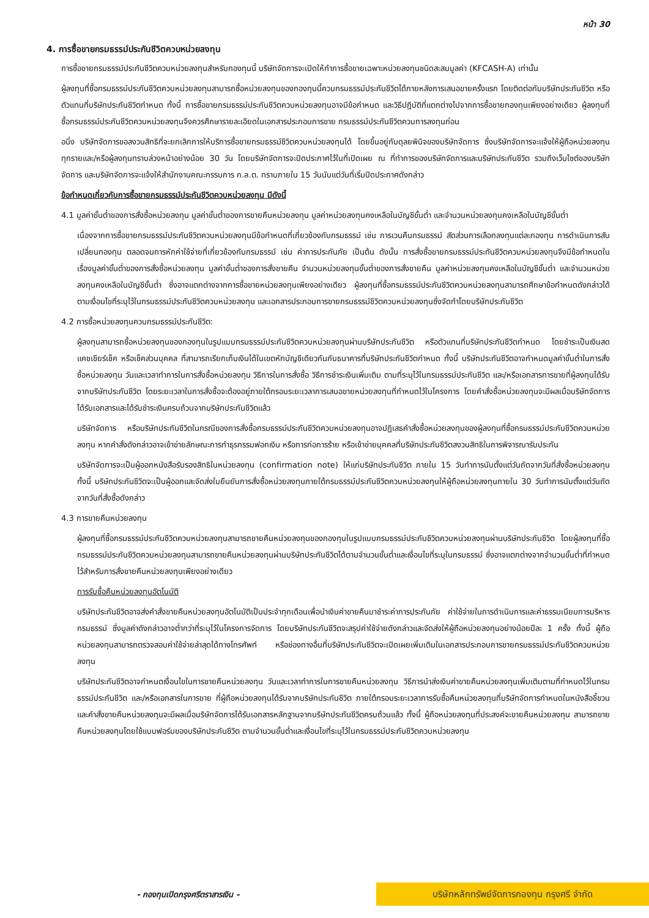หน้า 30
4. การซื้อขายกรมธรรม์ประกันชีวิตควบหน่วยลงทุน
การซื้อขายกรมธรรม์ประกันชีวิตควบหน่วยลงทุนสำหรับกองทุนนี้ บริษัทจัดการจะเปิดให้ทำการซื้อขายเฉพาะหน่วยลงทุนชนิดสะสมมูลค่า (KFCASH-A) เท่านั้น
ผู้ลงทุนที่ซื้อกรมธรรม์ประกันชีวิตควบหน่วยลงทุนสามารถซื้อหน่วยลงทุนของกองทุนนี้ควบกรมธรรม์ประกันชีวิตได้ภายหลังการเสนอขายครั้งแรก โดยติดต่อกับบริษัทประกันชีวิต หรือตัวแทนที่บริษัทประกันชีวิตกำหนด ทั้งนี้ การซื้อขายกรมธรรม์ประกันชีวิตควบหน่วยลงทุนอาจมีข้อกำหนด และวิธีปฏิบัติที่แตกต่างไปจากการซื้อขายกองทุนเพียงอย่างเดียว ผู้ลงทุนที่ซื้อกรมธรรม์ประกันชีวิตควบหน่วยลงทุนจึงควรศึกษารายละเอียดในเอกสารประกอบการขาย กรมธรรม์ประกันชีวิตควบการลงทุนก่อน
อนึ่ง บริษัทจัดการขอสงวนสิทธิที่จะยกเลิกการให้บริการซื้อขายกรมธรรม์ชีวิตควบหน่วยลงทุนได้ โดยขึ้นอยู่กับดุลยพินิจของบริษัทจัดการ ซึ่งบริษัทจัดการจะแจ้งให้ผู้ถือหน่วยลงทุนทุกรายและ/หรือผู้ลงทุนทราบล่วงหน้าอย่างน้อย 30 วัน โดยบริษัทจัดการจะปิดประกาศไว้ในที่เปิดเผย ณ ที่ทำการของบริษัทจัดการและบริษัทประกันชีวิต รวมถึงเว็บไซต์ของบริษัทจัดการ และบริษัทจัดการจะแจ้งให้สำนักงานคณะกรรมการ ก.ล.ต. ทราบภายใน 15 วันนับแต่วันที่เริ่มปิดประกาศดังกล่าว
ข้อกำหนดเกี่ยวกับการซื้อขายกรมธรรม์ประกันชีวิตควบหน่วยลงทุน มีดังนี้
4.1 มูลค่าขั้นต่ำของการสั่งซื้อหน่วยลงทุน มูลค่าขั้นต่ำของการขายคืนหน่วยลงทุน มูลค่าหน่วยลงทุนคงเหลือในบัญชีขั้นต่ำ และจำนวนหน่วยลงทุนคงเหลือในบัญชีขั้นต่ำ
เนื่องจากการซื้อขายกรมธรรม์ประกันชีวิตควบหน่วยลงทุนมีข้อกำหนดที่เกี่ยวข้องกับกรมธรรม์ เช่น การเวนคืนกรมธรรม์ สัดส่วนการเลือกลงทุนแต่ละกองทุน การดำเนินการสับเปลี่ยนกองทุน ตลอดจนการหักค่าใช้จ่ายที่เกี่ยวข้องกับกรมธรรม์ เช่น ค่าการประกันภัย เป็นต้น ดังนั้น การสั่งซื้อขายกรมธรรม์ประกันชีวิตควบหน่วยลงทุนจึงมีข้อกำหนดในเรื่องมูลค่าขั้นต่ำของการสั่งซื้อหน่วยลงทุน มูลค่าขั้นต่ำของการสั่งขายคืน จำนวนหน่วยลงทุนขั้นต่ำของการสั่งขายคืน มูลค่าหน่วยลงทุนคงเหลือในบัญชีขั้นต่ำ และจำนวนหน่วยลงทุนคงเหลือในบัญชีขั้นต่ำ ซึ่งอาจแตกต่างจากการซื้อขายหน่วยลงทุนเพียงอย่างเดียว ผู้ลงทุนที่ซื้อกรมธรรม์ประกันชีวิตควบหน่วยลงทุนสามารถศึกษาข้อกำหนดดังกล่าวได้ ตามเงื่อนไขที่ระบุไว้ในกรมธรรม์ประกันชีวิตควบหน่วยลงทุน และเอกสารประกอบการขายกรมธรรม์ชีวิตควบหน่วยลงทุนซึ่งจัดทำโดยบริษัทประกันชีวิต
4.2 การซื้อหน่วยลงทุนควบกรมธรรม์ประกันชีวิต:
ผู้ลงทุนสามารถซื้อหน่วยลงทุนของกองทุนในรูปแบบกรมธรรม์ประกันชีวิตควบหน่วยลงทุนผ่านบริษัทประกันชีวิต หรือตัวแทนที่บริษัทประกันชีวิตกำหนด โดยชำระเป็นเงินสด แคชเชียร์เช็ค หรือเช็คส่วนบุคคล ที่สามารถเรียกเก็บเงินได้ในเขตหักบัญชีเดียวกันกับธนาคารที่บริษัทประกันชีวิตกำหนด ทั้งนี้ บริษัทประกันชีวิตอาจกำหนดมูลค่าขั้นต่ำในการสั่งซื้อหน่วยลงทุน วันและเวลาทำการในการสั่งซื้อหน่วยลงทุน วิธีการในการสั่งซื้อ วิธีการชำระเงินเพิ่มเติม ตามที่ระบุไว้ในกรมธรรม์ประกันชีวิต และ/หรือเอกสารการขายที่ผู้ลงทุนได้รับจากบริษัทประกันชีวิต โดยระยะเวลาในการสั่งซื้อจะต้องอยู่ภายใต้กรอบระยะเวลาการเสนอขายหน่วยลงทุนที่กำหนดไว้ในโครงการ โดยคำสั่งซื้อหน่วยลงทุนจะมีผลเมื่อบริษัทจัดการได้รับเอกสารและได้รับชำระเงินครบถ้วนจากบริษัทประกันชีวิตแล้ว
บริษัทจัดการ หรือบริษัทประกันชีวิตในกรณีของการสั่งซื้อกรมธรรม์ประกันชีวิตควบหน่วยลงทุนอาจปฏิเสธคำสั่งซื้อหน่วยลงทุนของผู้ลงทุนที่ซื้อกรมธรรม์ประกันชีวิตควบหน่วยลงทุน หากคำสั่งดังกล่าวอาจเข้าข่ายลักษณะการทำธุรกรรมฟอกเงิน หรือการก่อการร้าย หรือเข้าข่ายบุคคลที่บริษัทประกันชีวิตสงวนสิทธิในการพิจารณารับประกัน
บริษัทจัดการจะเป็นผู้ออกหนังสือรับรองสิทธิในหน่วยลงทุน (confirmation note) ให้แก่บริษัทประกันชีวิต ภายใน 15 วันทำการนับตั้งแต่วันถัดจากวันที่สั่งซื้อหน่วยลงทุน ทั้งนี้ บริษัทประกันชีวิตจะเป็นผู้ออกและจัดส่งใบยืนยันการสั่งซื้อหน่วยลงทุนภายใต้กรมธรรม์ประกันชีวิตควบหน่วยลงทุนให้ผู้ถือหน่วยลงทุนภายใน 30 วันทำการนับตั้งแต่วันถัดจากวันที่สั่งซื้อดังกล่าว
4.3 การขายคืนหน่วยลงทุน
ผู้ลงทุนที่ซื้อกรมธรรม์ประกันชีวิตควบหน่วยลงทุนสามารถขายคืนหน่วยลงทุนของกองทุนในรูปแบบกรมธรรม์ประกันชีวิตควบหน่วยลงทุนผ่านบริษัทประกันชีวิต โดยผู้ลงทุนที่ซื้อกรมธรรม์ประกันชีวิตควบหน่วยลงทุนสามารถขายคืนหน่วยลงทุนผ่านบริษัทประกันชีวิตได้ตามจำนวนขั้นต่ำและเงื่อนไขที่ระบุในกรมธรรม์ ซึ่งอาจแตกต่างจากจำนวนขั้นต่ำที่กำหนดไว้สำหรับการสั่งขายคืนหน่วยลงทุนเพียงอย่างเดียว
การรับซื้อคืนหน่วยลงทุนอัตโนมัติ
บริษัทประกันชีวิตอาจส่งคำสั่งขายคืนหน่วยลงทุนอัตโนมัติเป็นประจำทุกเดือนเพื่อนำเงินค่าขายคืนมาชำระค่าการประกันภัย ค่าใช้จ่ายในการดำเนินการและค่าธรรมเนียมการบริหารกรมธรรม์ ซึ่งมูลค่าดังกล่าวอาจต่ำกว่าที่ระบุไว้ในโครงการจัดการ โดยบริษัทประกันชีวิตจะสรุปค่าใช้จ่ายดังกล่าวและจัดส่งให้ผู้ถือหน่วยลงทุนอย่างน้อยปีละ 1 ครั้ง ทั้งนี้ ผู้ถือหน่วยลงทุนสามารถตรวจสอบค่าใช้จ่ายล่าสุดได้ทางโทรศัพท์ หรือช่องทางอื่นที่บริษัทประกันชีวิตจะเปิดเผยเพิ่มเติมในเอกสารประกอบการขายกรมธรรม์ประกันชีวิตควบหน่วยลงทุน
บริษัทประกันชีวิตอาจกำหนดเงื่อนไขในการขายคืนหน่วยลงทุน วันและเวลาทำการในการขายคืนหน่วยลงทุน วิธีการนำส่งเงินค่าขายคืนหน่วยลงทุนเพิ่มเติมตามที่กำหนดไว้ในกรมธรรม์ประกันชีวิต และ/หรือเอกสารในการขาย ที่ผู้ถือหน่วยลงทุนได้รับจากบริษัทประกันชีวิต ภายใต้กรอบระยะเวลาการรับซื้อคืนหน่วยลงทุนที่บริษัทจัดการกำหนดในหนังสือชี้ชวน และคำสั่งขายคืนหน่วยลงทุนจะมีผลเมื่อบริษัทจัดการได้รับเอกสารหลักฐานจากบริษัทประกันชีวิตครบถ้วนแล้ว ทั้งนี้ ผู้ถือหน่วยลงทุนที่ประสงค์จะขายคืนหน่วยลงทุน สามารถขายคืนหน่วยลงทุนโดยใช้แบบฟอร์มของบริษัทประกันชีวิต ตามจำนวนขั้นต่ำและเงื่อนไขที่ระบุไว้ในกรมธรรม์ประกันชีวิตควบหน่วยลงทุน
- กองทุนเปิดกรุงศรีตราสารเงิน -
บริษัทหลักทรัพย์จัดการกองทุน กรุงศรี จำกัด